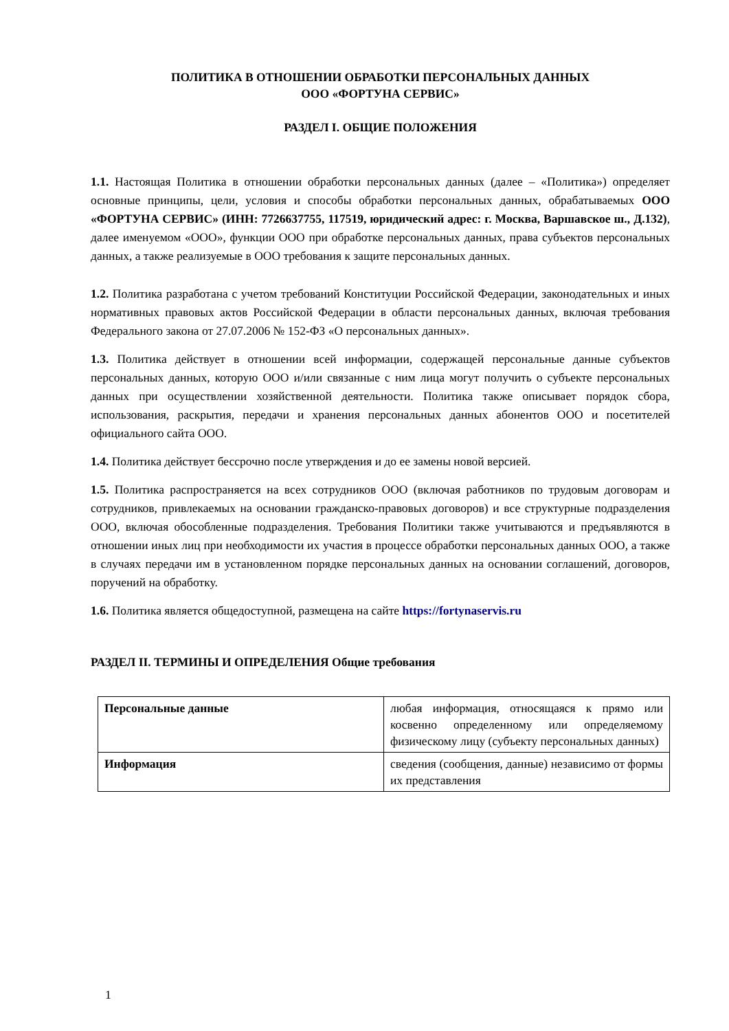ПОЛИТИКА В ОТНОШЕНИИ ОБРАБОТКИ ПЕРСОНАЛЬНЫХ ДАННЫХ
ООО «ФОРТУНА СЕРВИС»
РАЗДЕЛ I. ОБЩИЕ ПОЛОЖЕНИЯ
1.1. Настоящая Политика в отношении обработки персональных данных (далее – «Политика») определяет основные принципы, цели, условия и способы обработки персональных данных, обрабатываемых ООО «ФОРТУНА СЕРВИС» (ИНН: 7726637755, 117519, юридический адрес: г. Москва, Варшавское ш., Д.132), далее именуемом «ООО», функции ООО при обработке персональных данных, права субъектов персональных данных, а также реализуемые в ООО требования к защите персональных данных.
1.2. Политика разработана с учетом требований Конституции Российской Федерации, законодательных и иных нормативных правовых актов Российской Федерации в области персональных данных, включая требования Федерального закона от 27.07.2006 № 152-ФЗ «О персональных данных».
1.3. Политика действует в отношении всей информации, содержащей персональные данные субъектов персональных данных, которую ООО и/или связанные с ним лица могут получить о субъекте персональных данных при осуществлении хозяйственной деятельности. Политика также описывает порядок сбора, использования, раскрытия, передачи и хранения персональных данных абонентов ООО и посетителей официального сайта ООО.
1.4. Политика действует бессрочно после утверждения и до ее замены новой версией.
1.5. Политика распространяется на всех сотрудников ООО (включая работников по трудовым договорам и сотрудников, привлекаемых на основании гражданско-правовых договоров) и все структурные подразделения ООО, включая обособленные подразделения. Требования Политики также учитываются и предъявляются в отношении иных лиц при необходимости их участия в процессе обработки персональных данных ООО, а также в случаях передачи им в установленном порядке персональных данных на основании соглашений, договоров, поручений на обработку.
1.6. Политика является общедоступной, размещена на сайте https://fortynaservis.ru
РАЗДЕЛ II. ТЕРМИНЫ И ОПРЕДЕЛЕНИЯ Общие требования
| Персональные данные | любая информация, относящаяся к прямо или косвенно определенному или определяемому физическому лицу (субъекту персональных данных) |
| Информация | сведения (сообщения, данные) независимо от формы их представления |
1